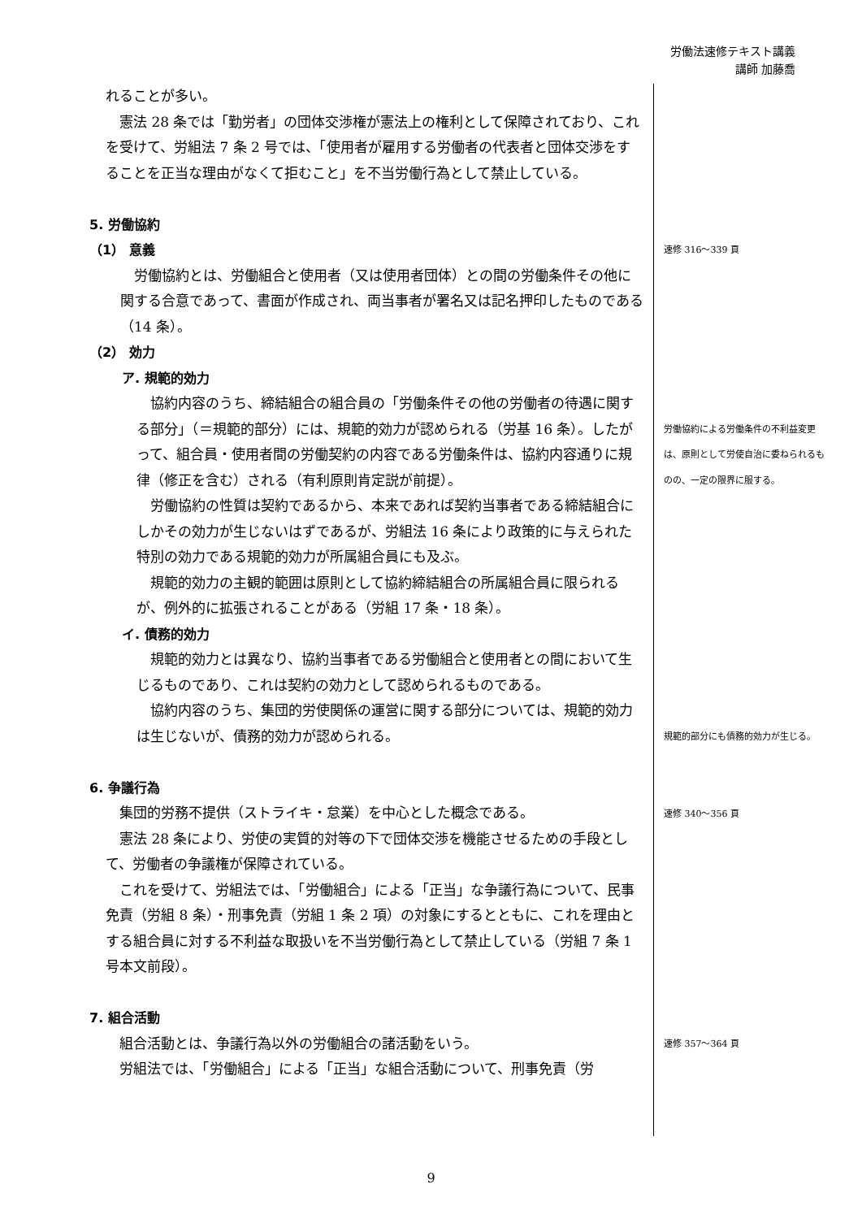労働法速修テキスト講義
講師 加藤喬
れることが多い。
憲法 28 条では「勤労者」の団体交渉権が憲法上の権利として保障されており、これを受けて、労組法 7 条 2 号では、「使用者が雇用する労働者の代表者と団体交渉をすることを正当な理由がなくて拒むこと」を不当労働行為として禁止している。
5. 労働協約
（1） 意義
労働協約とは、労働組合と使用者（又は使用者団体）との間の労働条件その他に関する合意であって、書面が作成され、両当事者が署名又は記名押印したものである（14 条）。
（2） 効力
ア. 規範的効力
協約内容のうち、締結組合の組合員の「労働条件その他の労働者の待遇に関する部分」（＝規範的部分）には、規範的効力が認められる（労基 16 条）。したがって、組合員・使用者間の労働契約の内容である労働条件は、協約内容通りに規律（修正を含む）される（有利原則肯定説が前提）。
労働協約の性質は契約であるから、本来であれば契約当事者である締結組合にしかその効力が生じないはずであるが、労組法 16 条により政策的に与えられた特別の効力である規範的効力が所属組合員にも及ぶ。
規範的効力の主観的範囲は原則として協約締結組合の所属組合員に限られるが、例外的に拡張されることがある（労組 17 条・18 条）。
イ. 債務的効力
規範的効力とは異なり、協約当事者である労働組合と使用者との間において生じるものであり、これは契約の効力として認められるものである。
協約内容のうち、集団的労使関係の運営に関する部分については、規範的効力は生じないが、債務的効力が認められる。
6. 争議行為
集団的労務不提供（ストライキ・怠業）を中心とした概念である。
憲法 28 条により、労使の実質的対等の下で団体交渉を機能させるための手段として、労働者の争議権が保障されている。
これを受けて、労組法では、「労働組合」による「正当」な争議行為について、民事免責（労組 8 条）・刑事免責（労組 1 条 2 項）の対象にするとともに、これを理由とする組合員に対する不利益な取扱いを不当労働行為として禁止している（労組 7 条 1 号本文前段）。
7. 組合活動
組合活動とは、争議行為以外の労働組合の諸活動をいう。
労組法では、「労働組合」による「正当」な組合活動について、刑事免責（労
速修 316～339 頁
労働協約による労働条件の不利益変更は、原則として労使自治に委ねられるものの、一定の限界に服する。
規範的部分にも債務的効力が生じる。
速修 340～356 頁
速修 357～364 頁
9